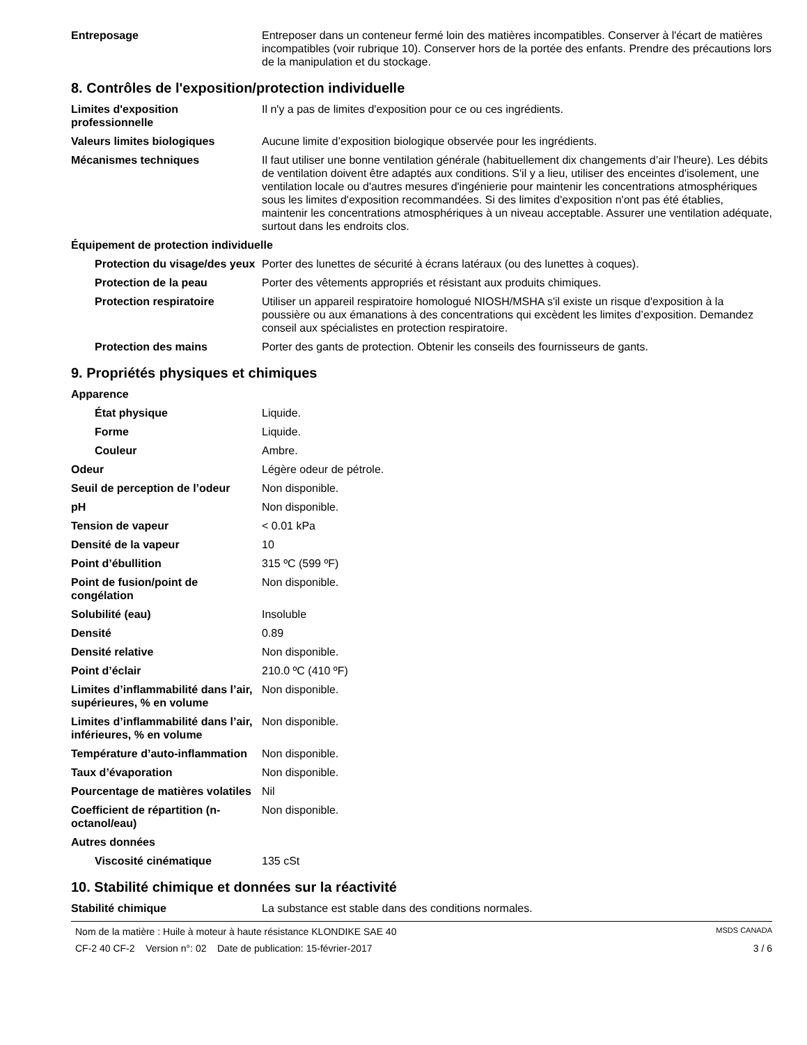| Entreposage | Entreposer dans un conteneur fermé loin des matières incompatibles. Conserver à l'écart de matières incompatibles (voir rubrique 10). Conserver hors de la portée des enfants. Prendre des précautions lors de la manipulation et du stockage. |
8. Contrôles de l'exposition/protection individuelle
| Limites d'exposition professionnelle | Il n'y a pas de limites d'exposition pour ce ou ces ingrédients. |
| Valeurs limites biologiques | Aucune limite d’exposition biologique observée pour les ingrédients. |
| Mécanismes techniques | Il faut utiliser une bonne ventilation générale (habituellement dix changements d’air l’heure). Les débits de ventilation doivent être adaptés aux conditions. S'il y a lieu, utiliser des enceintes d'isolement, une ventilation locale ou d'autres mesures d'ingénierie pour maintenir les concentrations atmosphériques sous les limites d'exposition recommandées. Si des limites d'exposition n'ont pas été établies, maintenir les concentrations atmosphériques à un niveau acceptable. Assurer une ventilation adéquate, surtout dans les endroits clos. |
| Équipement de protection individuelle | |
| Protection du visage/des yeux | Porter des lunettes de sécurité à écrans latéraux (ou des lunettes à coques). |
| Protection de la peau | Porter des vêtements appropriés et résistant aux produits chimiques. |
| Protection respiratoire | Utiliser un appareil respiratoire homologué NIOSH/MSHA s'il existe un risque d'exposition à la poussière ou aux émanations à des concentrations qui excèdent les limites d’exposition. Demandez conseil aux spécialistes en protection respiratoire. |
| Protection des mains | Porter des gants de protection. Obtenir les conseils des fournisseurs de gants. |
9. Propriétés physiques et chimiques
| Apparence | |
| État physique | Liquide. |
| Forme | Liquide. |
| Couleur | Ambre. |
| Odeur | Légère odeur de pétrole. |
| Seuil de perception de l’odeur | Non disponible. |
| pH | Non disponible. |
| Tension de vapeur | < 0.01 kPa |
| Densité de la vapeur | 10 |
| Point d’ébullition | 315 ºC (599 ºF) |
| Point de fusion/point de congélation | Non disponible. |
| Solubilité (eau) | Insoluble |
| Densité | 0.89 |
| Densité relative | Non disponible. |
| Point d’éclair | 210.0 ºC (410 ºF) |
| Limites d’inflammabilité dans l’air, supérieures, % en volume | Non disponible. |
| Limites d’inflammabilité dans l’air, inférieures, % en volume | Non disponible. |
| Température d’auto-inflammation | Non disponible. |
| Taux d’évaporation | Non disponible. |
| Pourcentage de matières volatiles | Nil |
| Coefficient de répartition (n-octanol/eau) | Non disponible. |
| Autres données | |
| Viscosité cinématique | 135 cSt |
10. Stabilité chimique et données sur la réactivité
| Stabilité chimique | La substance est stable dans des conditions normales. |
Nom de la matière : Huile à moteur à haute résistance KLONDIKE SAE 40 MSDS CANADA
CF-2 40 CF-2 Version n°: 02 Date de publication: 15-février-2017 3 / 6